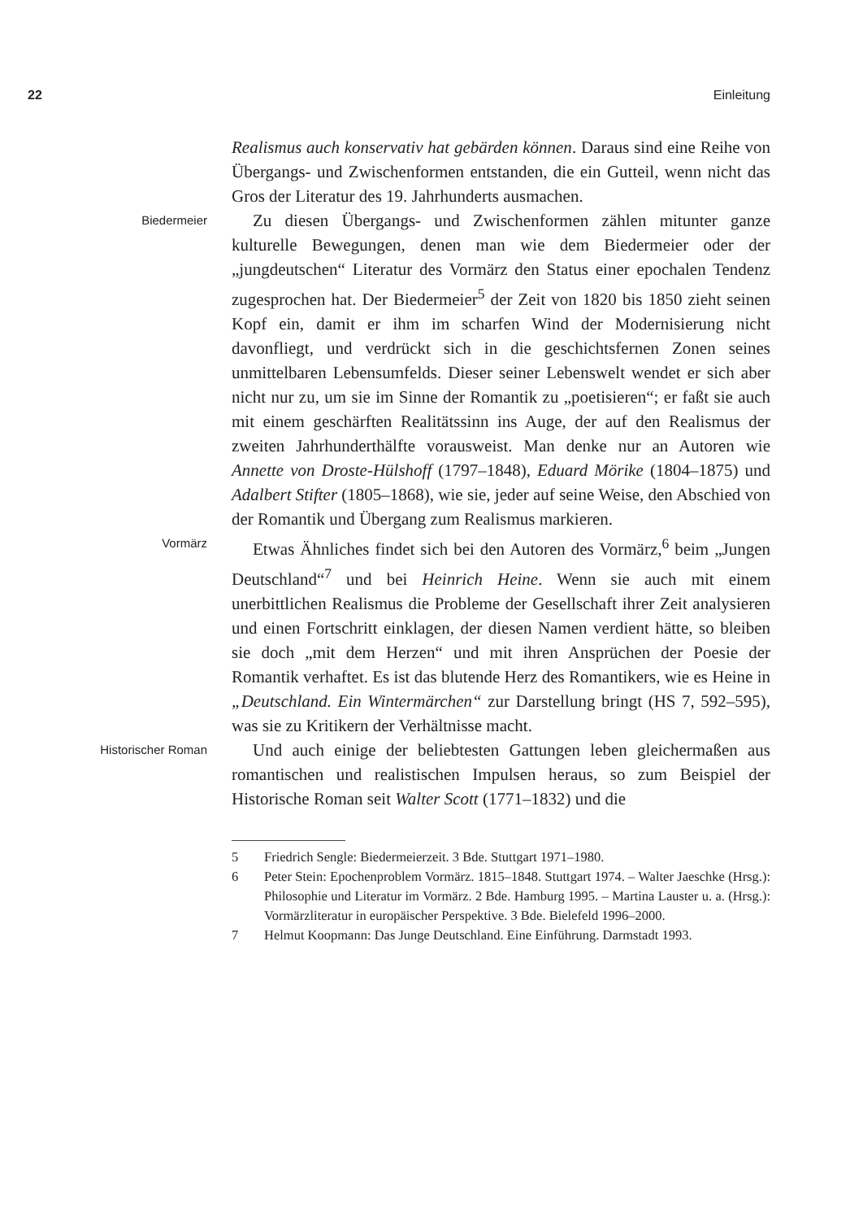22 Einleitung
Realismus auch konservativ hat gebärden können. Daraus sind eine Reihe von Übergangs- und Zwischenformen entstanden, die ein Gutteil, wenn nicht das Gros der Literatur des 19. Jahrhunderts ausmachen.
Biedermeier
Zu diesen Übergangs- und Zwischenformen zählen mitunter ganze kulturelle Bewegungen, denen man wie dem Biedermeier oder der „jungdeutschen“ Literatur des Vormärz den Status einer epochalen Tendenz zugesprochen hat. Der Biedermeier<sup>5</sup> der Zeit von 1820 bis 1850 zieht seinen Kopf ein, damit er ihm im scharfen Wind der Modernisierung nicht davonfliegt, und verdrückt sich in die geschichtsfernen Zonen seines unmittelbaren Lebensumfelds. Dieser seiner Lebenswelt wendet er sich aber nicht nur zu, um sie im Sinne der Romantik zu „poetisieren“; er faßt sie auch mit einem geschärften Realitätssinn ins Auge, der auf den Realismus der zweiten Jahrhunderthälfte vorausweist. Man denke nur an Autoren wie Annette von Droste-Hülshoff (1797–1848), Eduard Mörike (1804–1875) und Adalbert Stifter (1805–1868), wie sie, jeder auf seine Weise, den Abschied von der Romantik und Übergang zum Realismus markieren.
Vormärz
Etwas Ähnliches findet sich bei den Autoren des Vormärz,<sup>6</sup> beim „Jungen Deutschland“<sup>7</sup> und bei Heinrich Heine. Wenn sie auch mit einem unerbittlichen Realismus die Probleme der Gesellschaft ihrer Zeit analysieren und einen Fortschritt einklagen, der diesen Namen verdient hätte, so bleiben sie doch „mit dem Herzen“ und mit ihren Ansprüchen der Poesie der Romantik verhaftet. Es ist das blutende Herz des Romantikers, wie es Heine in „Deutschland. Ein Wintermärchen“ zur Darstellung bringt (HS 7, 592–595), was sie zu Kritikern der Verhältnisse macht.
Historischer Roman
Und auch einige der beliebtesten Gattungen leben gleichermaßen aus romantischen und realistischen Impulsen heraus, so zum Beispiel der Historische Roman seit Walter Scott (1771–1832) und die
5 Friedrich Sengle: Biedermeierzeit. 3 Bde. Stuttgart 1971–1980.
6 Peter Stein: Epochenproblem Vormärz. 1815–1848. Stuttgart 1974. – Walter Jaeschke (Hrsg.): Philosophie und Literatur im Vormärz. 2 Bde. Hamburg 1995. – Martina Lauster u. a. (Hrsg.): Vormärzliteratur in europäischer Perspektive. 3 Bde. Bielefeld 1996–2000.
7 Helmut Koopmann: Das Junge Deutschland. Eine Einführung. Darmstadt 1993.